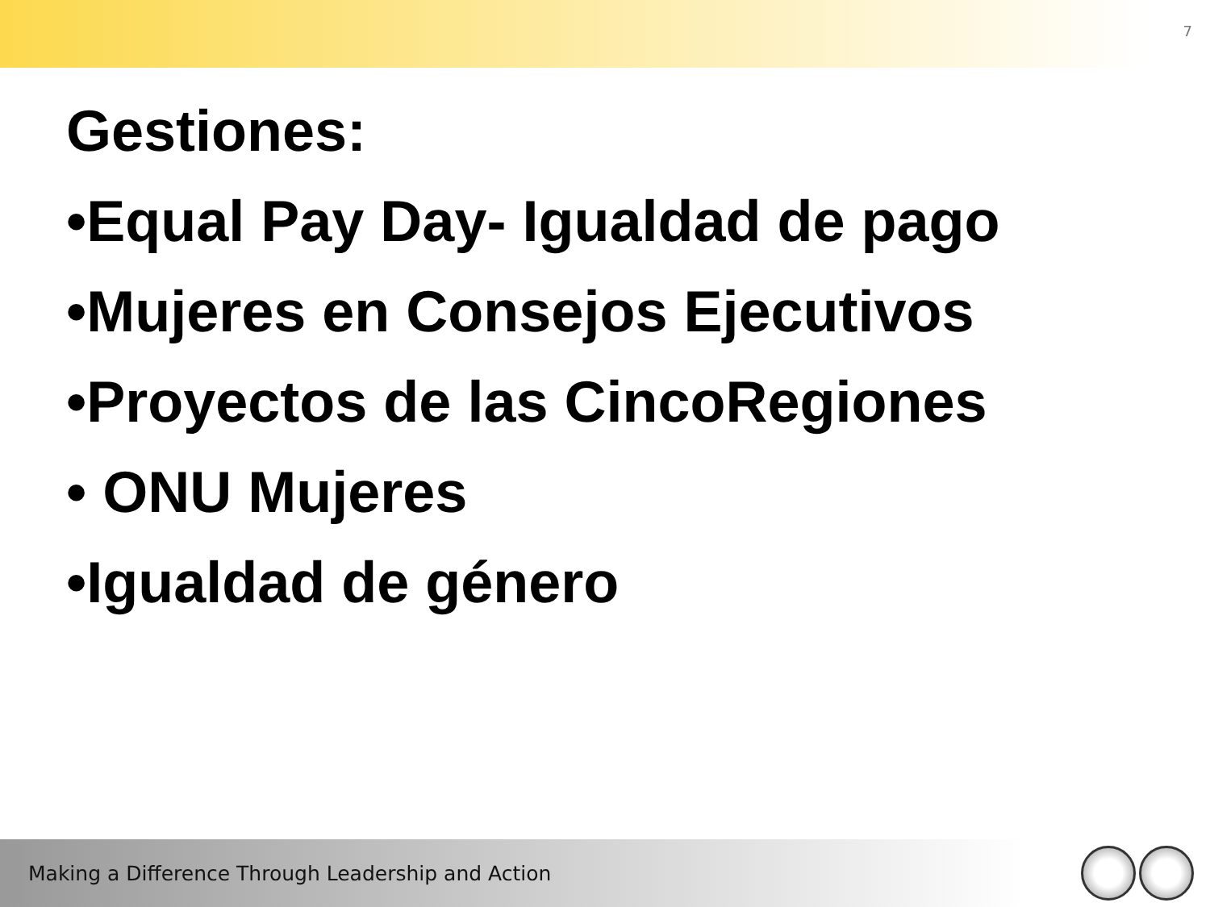7
Gestiones:
•Equal Pay Day- Igualdad de pago
•Mujeres en Consejos Ejecutivos
•Proyectos de las CincoRegiones
• ONU Mujeres
•Igualdad de género
Making a Difference Through Leadership and Action